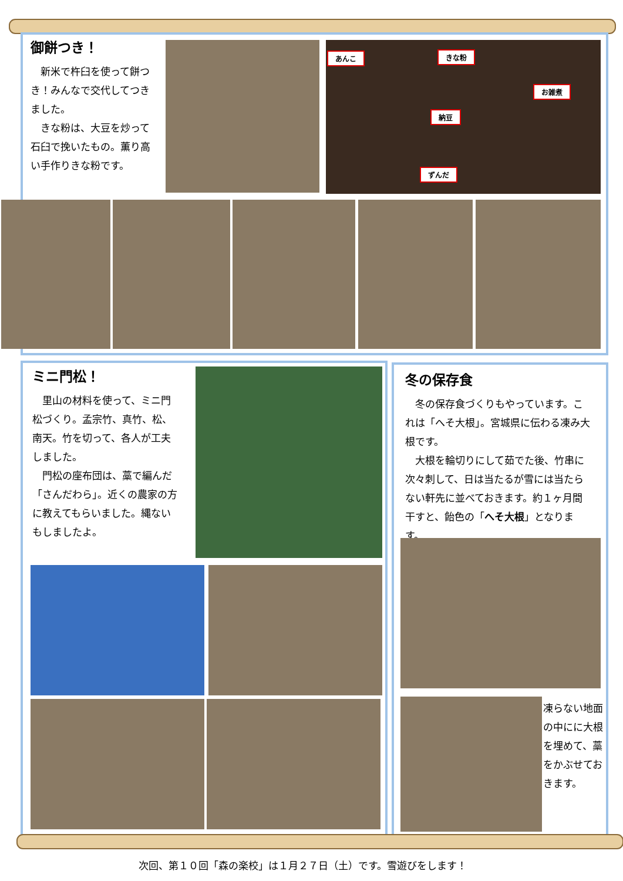御餅つき！
　新米で杵臼を使って餅つき！みんなで交代してつきました。
　きな粉は、大豆を炒って石臼で挽いたもの。薫り高い手作りきな粉です。
あんこ きな粉
お雑煮
納豆
ずんだ
ミニ門松！
　里山の材料を使って、ミニ門松づくり。孟宗竹、真竹、松、南天。竹を切って、各人が工夫しました。
　門松の座布団は、藁で編んだ「さんだわら」。近くの農家の方に教えてもらいました。縄ないもしましたよ。
冬の保存食
　冬の保存食づくりもやっています。これは「へそ大根」。宮城県に伝わる凍み大根です。
　大根を輪切りにして茹でた後、竹串に次々刺して、日は当たるが雪には当たらない軒先に並べておきます。約１ヶ月間干すと、飴色の「へそ大根」となります。
凍らない地面の中にに大根を埋めて、藁をかぶせておきます。
次回、第１０回「森の楽校」は１月２７日（土）です。雪遊びをします！